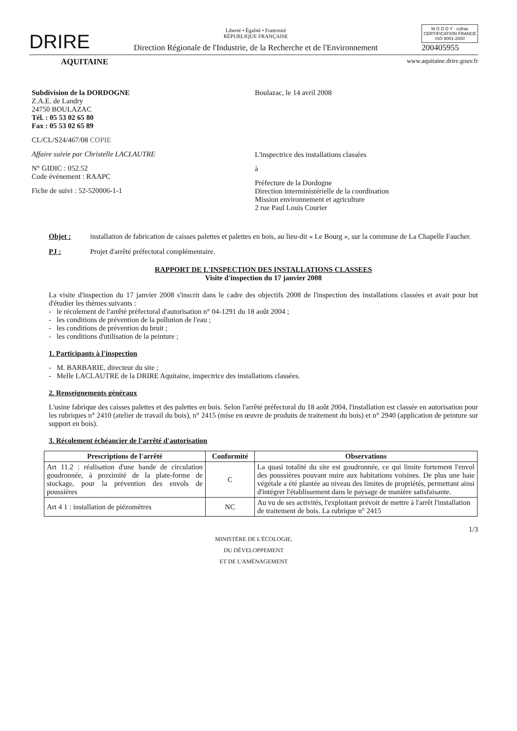DRIRE
Liberté • Égalité • Fraternité
RÉPUBLIQUE FRANÇAISE
Direction Régionale de l'Industrie, de la Recherche et de l'Environnement
M O O D Y · cofrac
CERTIFICATION FRANCE
ISO 9001-2000
200405955
AQUITAINE www.aquitaine.drire.gouv.fr
Subdivision de la DORDOGNE
Z.A.E. de Landry
24750 BOULAZAC
Tél. : 05 53 02 65 80
Fax : 05 53 02 65 89
CL/CL/S24/467/08 COPIE
Affaire suivie par Christelle LACLAUTRE
N° GIDIC : 052.52
Code événement : RAAPC
Fiche de suivi : 52-520006-1-1
Boulazac, le 14 avril 2008
L'inspectrice des installations classées
à
Préfecture de la Dordogne
Direction interministérielle de la coordination
Mission environnement et agriculture
2 rue Paul Louis Courier
Objet :
installation de fabrication de caisses palettes et palettes en bois, au lieu-dit « Le Bourg », sur la commune de La Chapelle Faucher.
PJ :
Projet d'arrêté préfectoral complémentaire.
RAPPORT DE L'INSPECTION DES INSTALLATIONS CLASSEES
Visite d'inspection du 17 janvier 2008
La visite d'inspection du 17 janvier 2008 s'inscrit dans le cadre des objectifs 2008 de l'inspection des installations classées et avait pour but d'étudier les thèmes suivants :
- le récolement de l'arrêté préfectoral d'autorisation n° 04-1291 du 18 août 2004 ;
- les conditions de prévention de la pollution de l'eau ;
- les conditions de prévention du bruit ;
- les conditions d'utilisation de la peinture ;
1. Participants à l'inspection
- M. BARBARIE, directeur du site ;
- Melle LACLAUTRE de la DRIRE Aquitaine, inspectrice des installations classées.
2. Renseignements généraux
L'usine fabrique des caisses palettes et des palettes en bois. Selon l'arrêté préfectoral du 18 août 2004, l'installation est classée en autorisation pour les rubriques n° 2410 (atelier de travail du bois), n° 2415 (mise en œuvre de produits de traitement du bois) et n° 2940 (application de peinture sur support en bois).
3. Récolement échéancier de l'arrêté d'autorisation
| Prescriptions de l'arrêté | Conformité | Observations |
| --- | --- | --- |
| Art 11.2 : réalisation d'une bande de circulation goudronnée, à proximité de la plate-forme de stockage, pour la prévention des envols de poussières | C | La quasi totalité du site est goudronnée, ce qui limite fortement l'envol des poussières pouvant nuire aux habitations voisines. De plus une haie végétale a été plantée au niveau des limites de propriétés, permettant ainsi d'intégrer l'établissement dans le paysage de manière satisfaisante. |
| Art 4 1 : installation de piézomètres | NC | Au vu de ses activités, l'exploitant prévoit de mettre à l'arrêt l'installation de traitement de bois. La rubrique n° 2415 |
1/3
MINISTÈRE DE L'ÉCOLOGIE,
DU DÉVELOPPEMENT
ET DE L'AMÉNAGEMENT